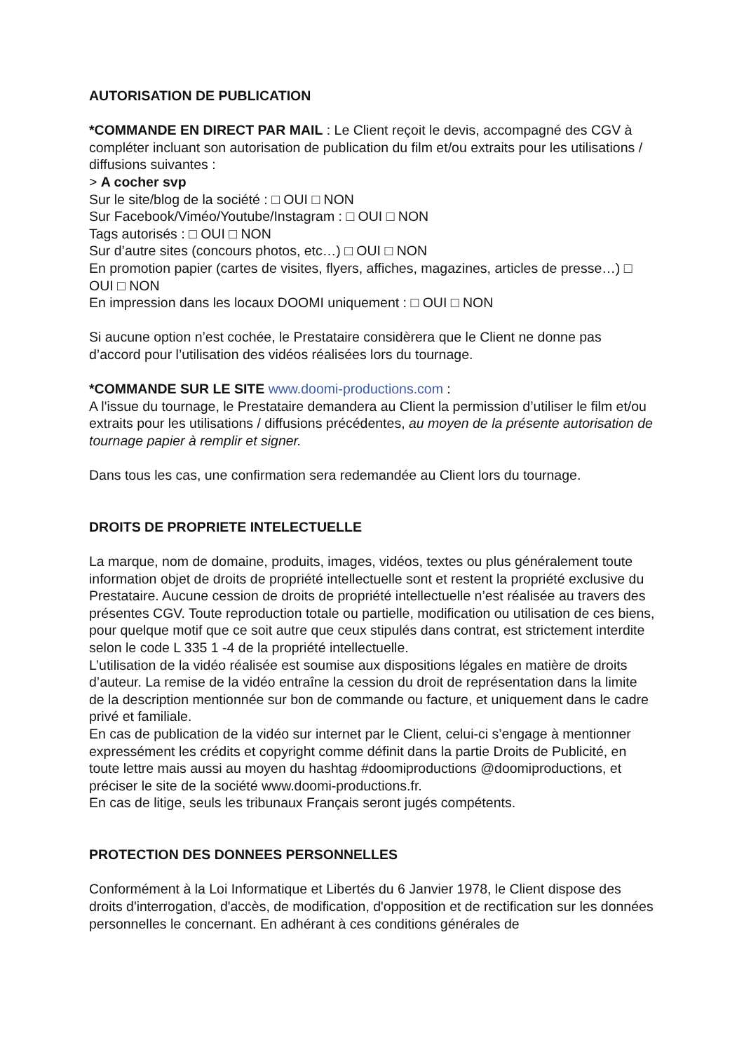AUTORISATION DE PUBLICATION
*COMMANDE EN DIRECT PAR MAIL : Le Client reçoit le devis, accompagné des CGV à compléter incluant son autorisation de publication du film et/ou extraits pour les utilisations / diffusions suivantes :
> A cocher svp
Sur le site/blog de la société : □ OUI □ NON
Sur Facebook/Viméo/Youtube/Instagram : □ OUI □ NON
Tags autorisés : □ OUI □ NON
Sur d’autre sites (concours photos, etc…) □ OUI □ NON
En promotion papier (cartes de visites, flyers, affiches, magazines, articles de presse…) □ OUI □ NON
En impression dans les locaux DOOMI uniquement : □ OUI □ NON
Si aucune option n’est cochée, le Prestataire considèrera que le Client ne donne pas d’accord pour l’utilisation des vidéos réalisées lors du tournage.
*COMMANDE SUR LE SITE www.doomi-productions.com :
A l'issue du tournage, le Prestataire demandera au Client la permission d’utiliser le film et/ou extraits pour les utilisations / diffusions précédentes, au moyen de la présente autorisation de tournage papier à remplir et signer.
Dans tous les cas, une confirmation sera redemandée au Client lors du tournage.
DROITS DE PROPRIETE INTELECTUELLE
La marque, nom de domaine, produits, images, vidéos, textes ou plus généralement toute information objet de droits de propriété intellectuelle sont et restent la propriété exclusive du Prestataire. Aucune cession de droits de propriété intellectuelle n’est réalisée au travers des présentes CGV. Toute reproduction totale ou partielle, modification ou utilisation de ces biens, pour quelque motif que ce soit autre que ceux stipulés dans contrat, est strictement interdite selon le code L 335 1 -4 de la propriété intellectuelle.
L’utilisation de la vidéo réalisée est soumise aux dispositions légales en matière de droits d’auteur. La remise de la vidéo entraîne la cession du droit de représentation dans la limite de la description mentionnée sur bon de commande ou facture, et uniquement dans le cadre privé et familiale.
En cas de publication de la vidéo sur internet par le Client, celui-ci s’engage à mentionner expressément les crédits et copyright comme définit dans la partie Droits de Publicité, en toute lettre mais aussi au moyen du hashtag #doomiproductions @doomiproductions, et préciser le site de la société www.doomi-productions.fr.
En cas de litige, seuls les tribunaux Français seront jugés compétents.
PROTECTION DES DONNEES PERSONNELLES
Conformément à la Loi Informatique et Libertés du 6 Janvier 1978, le Client dispose des droits d'interrogation, d'accès, de modification, d'opposition et de rectification sur les données personnelles le concernant. En adhérant à ces conditions générales de